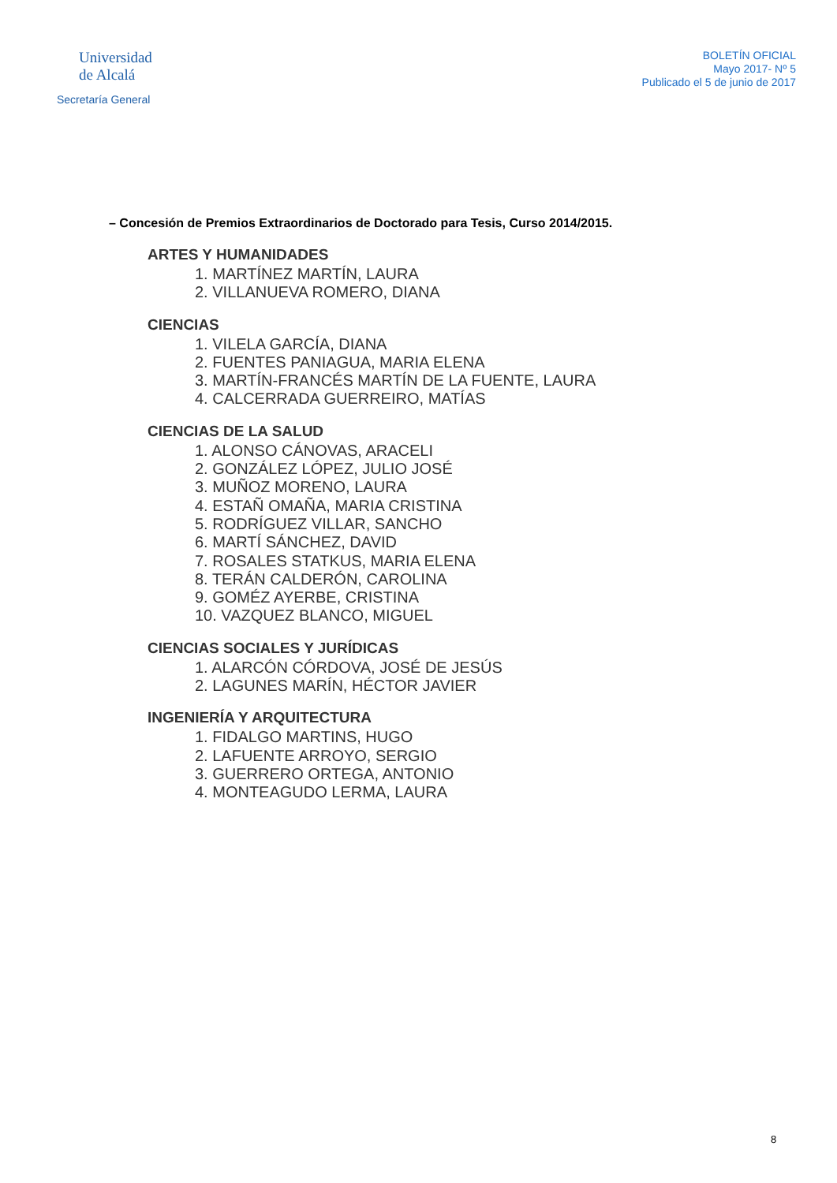Universidad
de Alcalá
Secretaría General
BOLETÍN OFICIAL
Mayo 2017- Nº 5
Publicado el 5 de junio de 2017
– Concesión de Premios Extraordinarios de Doctorado para Tesis, Curso 2014/2015.
ARTES Y HUMANIDADES
1. MARTÍNEZ MARTÍN, LAURA
2. VILLANUEVA ROMERO, DIANA
CIENCIAS
1. VILELA GARCÍA, DIANA
2. FUENTES PANIAGUA, MARIA ELENA
3. MARTÍN-FRANCÉS MARTÍN DE LA FUENTE, LAURA
4. CALCERRADA GUERREIRO, MATÍAS
CIENCIAS DE LA SALUD
1. ALONSO CÁNOVAS, ARACELI
2. GONZÁLEZ LÓPEZ, JULIO JOSÉ
3. MUÑOZ MORENO, LAURA
4. ESTAÑ OMAÑA, MARIA CRISTINA
5. RODRÍGUEZ VILLAR, SANCHO
6. MARTÍ SÁNCHEZ, DAVID
7. ROSALES STATKUS, MARIA ELENA
8. TERÁN CALDERÓN, CAROLINA
9. GOMÉZ AYERBE, CRISTINA
10. VAZQUEZ BLANCO, MIGUEL
CIENCIAS SOCIALES Y JURÍDICAS
1. ALARCÓN CÓRDOVA, JOSÉ DE JESÚS
2. LAGUNES MARÍN, HÉCTOR JAVIER
INGENIERÍA Y ARQUITECTURA
1. FIDALGO MARTINS, HUGO
2. LAFUENTE ARROYO, SERGIO
3. GUERRERO ORTEGA, ANTONIO
4. MONTEAGUDO LERMA, LAURA
8